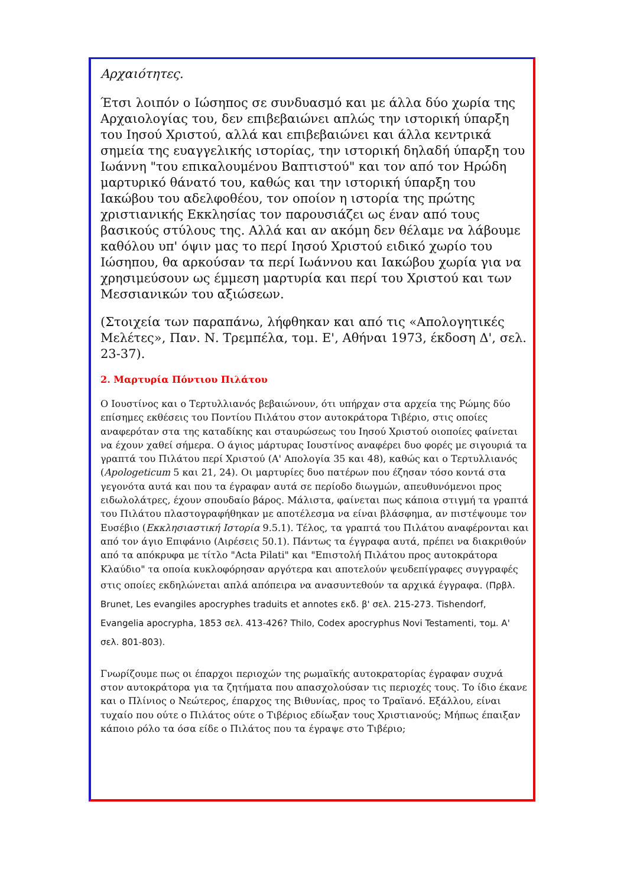Αρχαιότητες.
Έτσι λοιπόν ο Ιώσηπος σε συνδυασμό και με άλλα δύο χωρία της Αρχαιολογίας του, δεν επιβεβαιώνει απλώς την ιστορική ύπαρξη του Ιησού Χριστού, αλλά και επιβεβαιώνει και άλλα κεντρικά σημεία της ευαγγελικής ιστορίας, την ιστορική δηλαδή ύπαρξη του Ιωάννη "του επικαλουμένου Βαπτιστού" και τον από τον Ηρώδη μαρτυρικό θάνατό του, καθώς και την ιστορική ύπαρξη του Ιακώβου του αδελφοθέου, τον οποίον η ιστορία της πρώτης χριστιανικής Εκκλησίας τον παρουσιάζει ως έναν από τους βασικούς στύλους της. Αλλά και αν ακόμη δεν θέλαμε να λάβουμε καθόλου υπ' όψιν μας το περί Ιησού Χριστού ειδικό χωρίο του Ιώσηπου, θα αρκούσαν τα περί Ιωάννου και Ιακώβου χωρία για να χρησιμεύσουν ως έμμεση μαρτυρία και περί του Χριστού και των Μεσσιανικών του αξιώσεων.
(Στοιχεία των παραπάνω, λήφθηκαν και από τις «Απολογητικές Μελέτες», Παν. Ν. Τρεμπέλα, τομ. Ε', Αθήναι 1973, έκδοση Δ', σελ. 23-37).
2. Μαρτυρία Πόντιου Πιλάτου
Ο Ιουστίνος και ο Τερτυλλιανός βεβαιώνουν, ότι υπήρχαν στα αρχεία της Ρώμης δύο επίσημες εκθέσεις του Ποντίου Πιλάτου στον αυτοκράτορα Τιβέριο, στις οποίες αναφερόταν στα της καταδίκης και σταυρώσεως του Ιησού Χριστού οιοποίες φαίνεται να έχουν χαθεί σήμερα. Ο άγιος μάρτυρας Ιουστίνος αναφέρει δυο φορές με σιγουριά τα γραπτά του Πιλάτου περί Χριστού (Α' Απολογία 35 και 48), καθώς και ο Τερτυλλιανός (Apologeticum 5 και 21, 24). Οι μαρτυρίες δυο πατέρων που έζησαν τόσο κοντά στα γεγονότα αυτά και που τα έγραφαν αυτά σε περίοδο διωγμών, απευθυνόμενοι προς ειδωλολάτρες, έχουν σπουδαίο βάρος. Μάλιστα, φαίνεται πως κάποια στιγμή τα γραπτά του Πιλάτου πλαστογραφήθηκαν με αποτέλεσμα να είναι βλάσφημα, αν πιστέψουμε τον Ευσέβιο (Εκκλησιαστική Ιστορία 9.5.1). Τέλος, τα γραπτά του Πιλάτου αναφέρονται και από τον άγιο Επιφάνιο (Αιρέσεις 50.1). Πάντως τα έγγραφα αυτά, πρέπει να διακριθούν από τα απόκρυφα με τίτλο "Acta Pilati" και "Επιστολή Πιλάτου προς αυτοκράτορα Κλαύδιο" τα οποία κυκλοφόρησαν αργότερα και αποτελούν ψευδεπίγραφες συγγραφές στις οποίες εκδηλώνεται απλά απόπειρα να ανασυντεθούν τα αρχικά έγγραφα. (Πρβλ. Brunet, Les evangiles apocryphes traduits et annotes εκδ. β' σελ. 215-273. Tishendorf, Evangelia apocrypha, 1853 σελ. 413-426? Thilo, Codex apocryphus Novi Testamenti, τομ. Α' σελ. 801-803).
Γνωρίζουμε πως οι έπαρχοι περιοχών της ρωμαϊκής αυτοκρατορίας έγραφαν συχνά στον αυτοκράτορα για τα ζητήματα που απασχολούσαν τις περιοχές τους. Το ίδιο έκανε και ο Πλίνιος ο Νεώτερος, έπαρχος της Βιθυνίας, προς το Τραϊανό. Εξάλλου, είναι τυχαίο που ούτε ο Πιλάτος ούτε ο Τιβέριος εδίωξαν τους Χριστιανούς; Μήπως έπαιξαν κάποιο ρόλο τα όσα είδε ο Πιλάτος που τα έγραψε στο Τιβέριο;